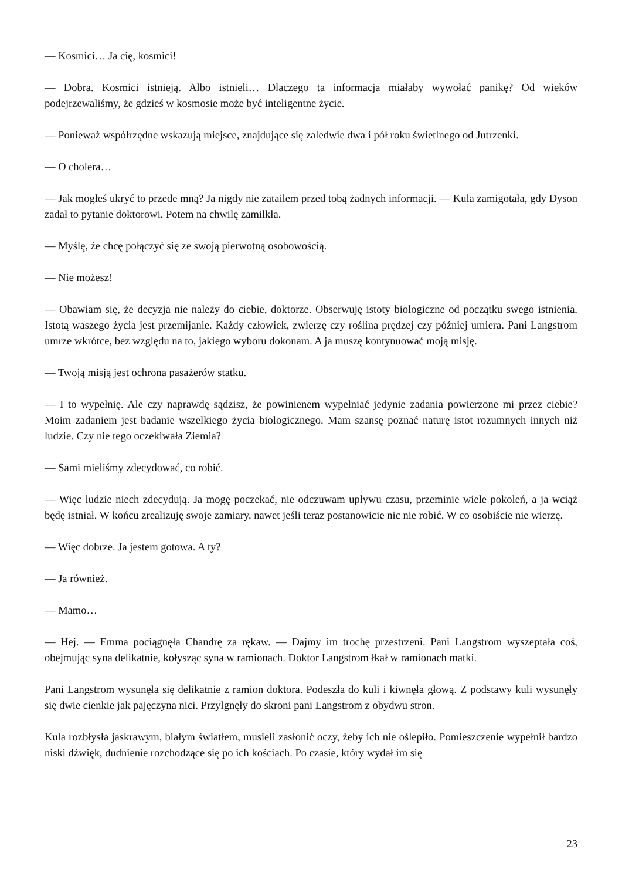— Kosmici… Ja cię, kosmici!
— Dobra. Kosmici istnieją. Albo istnieli… Dlaczego ta informacja miałaby wywołać panikę? Od wieków podejrzewaliśmy, że gdzieś w kosmosie może być inteligentne życie.
— Ponieważ współrzędne wskazują miejsce, znajdujące się zaledwie dwa i pół roku świetlnego od Jutrzenki.
— O cholera…
— Jak mogłeś ukryć to przede mną? Ja nigdy nie zatailem przed tobą żadnych informacji. — Kula zamigotała, gdy Dyson zadał to pytanie doktorowi. Potem na chwilę zamilkła.
— Myślę, że chcę połączyć się ze swoją pierwotną osobowością.
— Nie możesz!
— Obawiam się, że decyzja nie należy do ciebie, doktorze. Obserwuję istoty biologiczne od początku swego istnienia. Istotą waszego życia jest przemijanie. Każdy człowiek, zwierzę czy roślina prędzej czy później umiera. Pani Langstrom umrze wkrótce, bez względu na to, jakiego wyboru dokonam. A ja muszę kontynuować moją misję.
— Twoją misją jest ochrona pasażerów statku.
— I to wypełnię. Ale czy naprawdę sądzisz, że powinienem wypełniać jedynie zadania powierzone mi przez ciebie? Moim zadaniem jest badanie wszelkiego życia biologicznego. Mam szansę poznać naturę istot rozumnych innych niż ludzie. Czy nie tego oczekiwała Ziemia?
— Sami mieliśmy zdecydować, co robić.
— Więc ludzie niech zdecydują. Ja mogę poczekać, nie odczuwam upływu czasu, przeminie wiele pokoleń, a ja wciąż będę istniał. W końcu zrealizuję swoje zamiary, nawet jeśli teraz postanowicie nic nie robić. W co osobiście nie wierzę.
— Więc dobrze. Ja jestem gotowa. A ty?
— Ja również.
— Mamo…
— Hej. — Emma pociągnęła Chandrę za rękaw. — Dajmy im trochę przestrzeni. Pani Langstrom wyszeptała coś, obejmując syna delikatnie, kołysząc syna w ramionach. Doktor Langstrom łkał w ramionach matki.
Pani Langstrom wysunęła się delikatnie z ramion doktora. Podeszła do kuli i kiwnęła głową. Z podstawy kuli wysunęły się dwie cienkie jak pajęczyna nici. Przylgnęły do skroni pani Langstrom z obydwu stron.
Kula rozbłysła jaskrawym, białym światłem, musieli zasłonić oczy, żeby ich nie oślepiło. Pomieszczenie wypełnił bardzo niski dźwięk, dudnienie rozchodzące się po ich kościach. Po czasie, który wydał im się
23